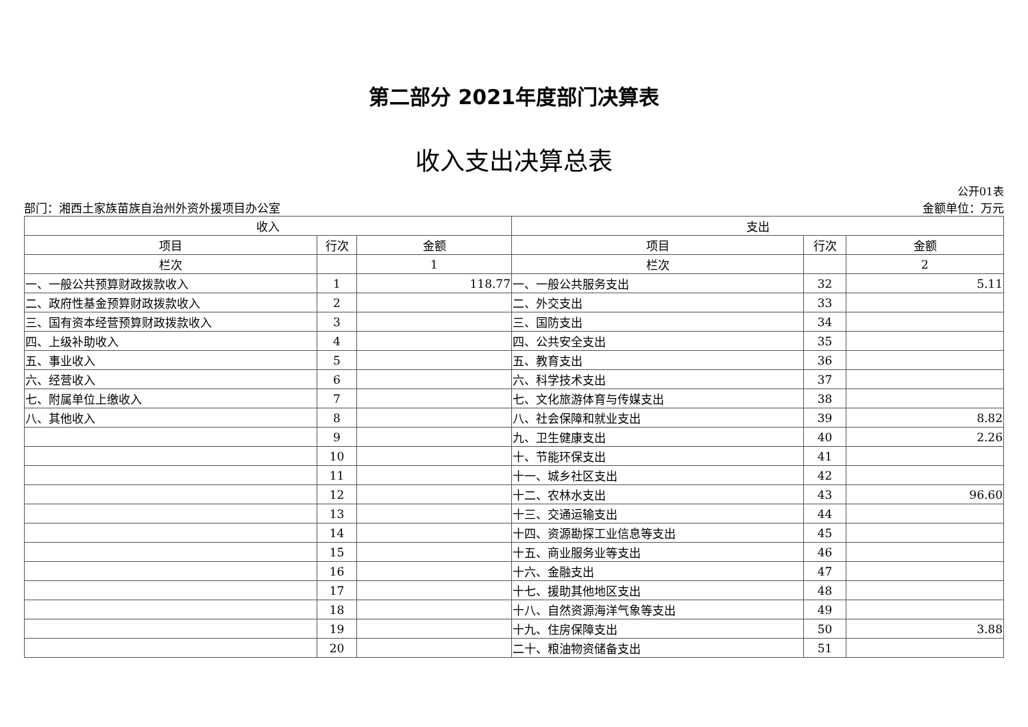第二部分 2021年度部门决算表
收入支出决算总表
公开01表
部门：湘西土家族苗族自治州外资外援项目办公室 金额单位：万元
| 收入 | | | 支出 | | |
| --- | --- | --- | --- | --- | --- |
| 项目 | 行次 | 金额 | 项目 | 行次 | 金额 |
| 栏次 | | 1 | 栏次 | | 2 |
| 一、一般公共预算财政拨款收入 | 1 | 118.77 | 一、一般公共服务支出 | 32 | 5.11 |
| 二、政府性基金预算财政拨款收入 | 2 | | 二、外交支出 | 33 | |
| 三、国有资本经营预算财政拨款收入 | 3 | | 三、国防支出 | 34 | |
| 四、上级补助收入 | 4 | | 四、公共安全支出 | 35 | |
| 五、事业收入 | 5 | | 五、教育支出 | 36 | |
| 六、经营收入 | 6 | | 六、科学技术支出 | 37 | |
| 七、附属单位上缴收入 | 7 | | 七、文化旅游体育与传媒支出 | 38 | |
| 八、其他收入 | 8 | | 八、社会保障和就业支出 | 39 | 8.82 |
| | 9 | | 九、卫生健康支出 | 40 | 2.26 |
| | 10 | | 十、节能环保支出 | 41 | |
| | 11 | | 十一、城乡社区支出 | 42 | |
| | 12 | | 十二、农林水支出 | 43 | 96.60 |
| | 13 | | 十三、交通运输支出 | 44 | |
| | 14 | | 十四、资源勘探工业信息等支出 | 45 | |
| | 15 | | 十五、商业服务业等支出 | 46 | |
| | 16 | | 十六、金融支出 | 47 | |
| | 17 | | 十七、援助其他地区支出 | 48 | |
| | 18 | | 十八、自然资源海洋气象等支出 | 49 | |
| | 19 | | 十九、住房保障支出 | 50 | 3.88 |
| | 20 | | 二十、粮油物资储备支出 | 51 | |